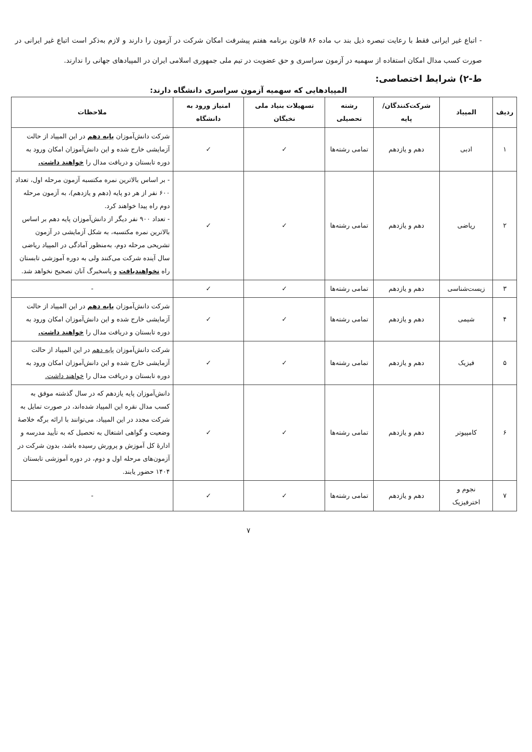- اتباع غیر ایرانی فقط با رعایت تبصره ذیل بند ب ماده ۸۶ قانون برنامه هفتم پیشرفت امکان شرکت در آزمون را دارند و لازم به‌ذکر است اتباع غیر ایرانی در صورت کسب مدال امکان استفاده از سهمیه در آزمون سراسری و حق عضویت در تیم ملی جمهوری اسلامی ایران در المپیادهای جهانی را ندارند.
ط-۲) شرایط اختصاصی:
المپیادهایی که سهمیه آزمون سراسری دانشگاه دارند:
| ردیف | المپیاد | شرکت‌کنندگان/ پایه | رشته تحصیلی | تسهیلات بنیاد ملی نخبگان | امتیاز ورود به دانشگاه | ملاحظات |
| --- | --- | --- | --- | --- | --- | --- |
| ۱ | ادبی | دهم و یازدهم | تمامی رشته‌ها | ✓ | ✓ | شرکت دانش‌آموزان پایه دهم در این المپیاد از حالت آزمایشی خارج شده و این دانش‌آموزان امکان ورود به دوره تابستان و دریافت مدال را خواهند داشت. |
| ۲ | ریاضی | دهم و یازدهم | تمامی رشته‌ها | ✓ | ✓ | - بر اساس بالاترین نمره مکتسبه آزمون مرحله اول، تعداد ۶۰۰ نفر از هر دو پایه (دهم و یازدهم)، به آزمون مرحله دوم راه پیدا خواهند کرد. - تعداد ۹۰۰ نفر دیگر از دانش‌آموزان پایه دهم بر اساس بالاترین نمره مکتسبه، به شکل آزمایشی در آزمون تشریحی مرحله دوم، به‌منظور آمادگی در المپیاد ریاضی سال آینده شرکت می‌کنند ولی به دوره آموزشی تابستان راه نخواهندیافت و پاسخبرگ آنان تصحیح نخواهد شد. |
| ۳ | زیست‌شناسی | دهم و یازدهم | تمامی رشته‌ها | ✓ | ✓ | - |
| ۴ | شیمی | دهم و یازدهم | تمامی رشته‌ها | ✓ | ✓ | شرکت دانش‌آموزان پایه دهم در این المپیاد از حالت آزمایشی خارج شده و این دانش‌آموزان امکان ورود به دوره تابستان و دریافت مدال را خواهند داشت. |
| ۵ | فیزیک | دهم و یازدهم | تمامی رشته‌ها | ✓ | ✓ | شرکت دانش‌آموزان پایه دهم در این المپیاد از حالت آزمایشی خارج شده و این دانش‌آموزان امکان ورود به دوره تابستان و دریافت مدال را خواهند داشت. |
| ۶ | کامپیوتر | دهم و یازدهم | تمامی رشته‌ها | ✓ | ✓ | دانش‌آموزان پایه یازدهم که در سال گذشته موفق به کسب مدال نقره این المپیاد شده‌اند، در صورت تمایل به شرکت مجدد در این المپیاد، می‌توانند با ارائه برگه خلاصهٔ وضعیت و گواهی اشتغال به تحصیل که به تأیید مدرسه و ادارهٔ کل آموزش و پرورش رسیده باشد، بدون شرکت در آزمون‌های مرحله اول و دوم، در دوره آموزشی تابستان ۱۴۰۴ حضور یابند. |
| ۷ | نجوم و اخترفیزیک | دهم و یازدهم | تمامی رشته‌ها | ✓ | ✓ | - |
۷